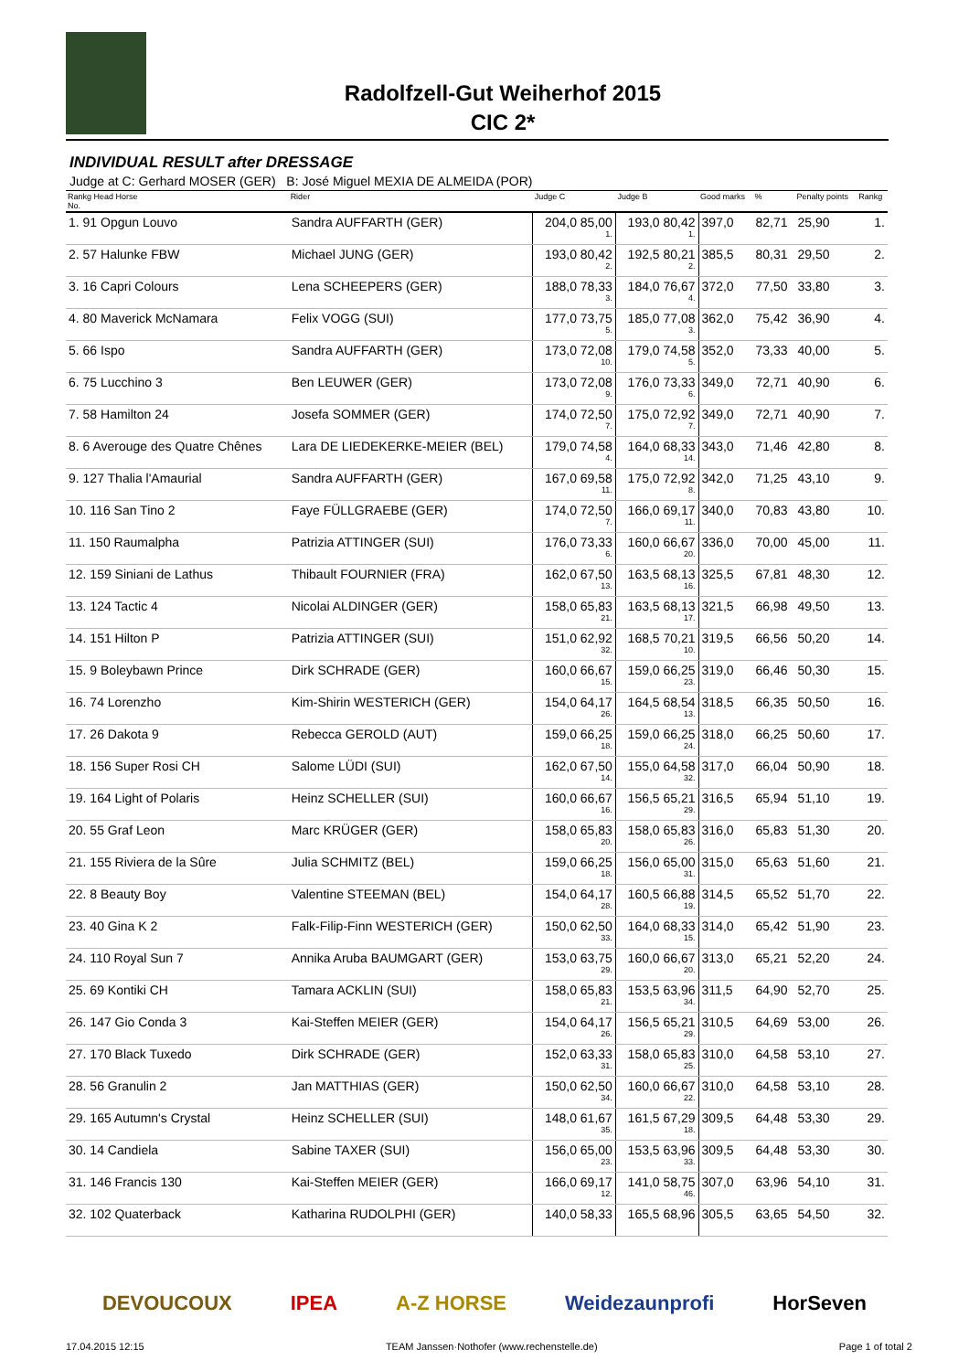Radolfzell-Gut Weiherhof 2015
CIC 2*
INDIVIDUAL RESULT after DRESSAGE
Judge at C: Gerhard MOSER (GER) B: José Miguel MEXIA DE ALMEIDA (POR)
| Rankg Head Horse No. | Rider | Judge C | Judge B | Good marks | % | Penalty points | Rankg |
| --- | --- | --- | --- | --- | --- | --- | --- |
| 1. 91 Opgun Louvo | Sandra AUFFARTH (GER) | 204,0 85,00 1. | 193,0 80,42 1. | 397,0 | 82,71 | 25,90 | 1. |
| 2. 57 Halunke FBW | Michael JUNG (GER) | 193,0 80,42 2. | 192,5 80,21 2. | 385,5 | 80,31 | 29,50 | 2. |
| 3. 16 Capri Colours | Lena SCHEEPERS (GER) | 188,0 78,33 3. | 184,0 76,67 4. | 372,0 | 77,50 | 33,80 | 3. |
| 4. 80 Maverick McNamara | Felix VOGG (SUI) | 177,0 73,75 5. | 185,0 77,08 3. | 362,0 | 75,42 | 36,90 | 4. |
| 5. 66 Ispo | Sandra AUFFARTH (GER) | 173,0 72,08 10. | 179,0 74,58 5. | 352,0 | 73,33 | 40,00 | 5. |
| 6. 75 Lucchino 3 | Ben LEUWER (GER) | 173,0 72,08 9. | 176,0 73,33 6. | 349,0 | 72,71 | 40,90 | 6. |
| 7. 58 Hamilton 24 | Josefa SOMMER (GER) | 174,0 72,50 7. | 175,0 72,92 7. | 349,0 | 72,71 | 40,90 | 7. |
| 8. 6 Averouge des Quatre Chênes | Lara DE LIEDEKERKE-MEIER (BEL) | 179,0 74,58 4. | 164,0 68,33 14. | 343,0 | 71,46 | 42,80 | 8. |
| 9. 127 Thalia l'Amaurial | Sandra AUFFARTH (GER) | 167,0 69,58 11. | 175,0 72,92 8. | 342,0 | 71,25 | 43,10 | 9. |
| 10. 116 San Tino 2 | Faye FÜLLGRAEBE (GER) | 174,0 72,50 7. | 166,0 69,17 11. | 340,0 | 70,83 | 43,80 | 10. |
| 11. 150 Raumalpha | Patrizia ATTINGER (SUI) | 176,0 73,33 6. | 160,0 66,67 20. | 336,0 | 70,00 | 45,00 | 11. |
| 12. 159 Siniani de Lathus | Thibault FOURNIER (FRA) | 162,0 67,50 13. | 163,5 68,13 16. | 325,5 | 67,81 | 48,30 | 12. |
| 13. 124 Tactic 4 | Nicolai ALDINGER (GER) | 158,0 65,83 21. | 163,5 68,13 17. | 321,5 | 66,98 | 49,50 | 13. |
| 14. 151 Hilton P | Patrizia ATTINGER (SUI) | 151,0 62,92 32. | 168,5 70,21 10. | 319,5 | 66,56 | 50,20 | 14. |
| 15. 9 Boleybawn Prince | Dirk SCHRADE (GER) | 160,0 66,67 15. | 159,0 66,25 23. | 319,0 | 66,46 | 50,30 | 15. |
| 16. 74 Lorenzho | Kim-Shirin WESTERICH (GER) | 154,0 64,17 26. | 164,5 68,54 13. | 318,5 | 66,35 | 50,50 | 16. |
| 17. 26 Dakota 9 | Rebecca GEROLD (AUT) | 159,0 66,25 18. | 159,0 66,25 24. | 318,0 | 66,25 | 50,60 | 17. |
| 18. 156 Super Rosi CH | Salome LÜDI (SUI) | 162,0 67,50 14. | 155,0 64,58 32. | 317,0 | 66,04 | 50,90 | 18. |
| 19. 164 Light of Polaris | Heinz SCHELLER (SUI) | 160,0 66,67 16. | 156,5 65,21 29. | 316,5 | 65,94 | 51,10 | 19. |
| 20. 55 Graf Leon | Marc KRÜGER (GER) | 158,0 65,83 20. | 158,0 65,83 26. | 316,0 | 65,83 | 51,30 | 20. |
| 21. 155 Riviera de la Sûre | Julia SCHMITZ (BEL) | 159,0 66,25 18. | 156,0 65,00 31. | 315,0 | 65,63 | 51,60 | 21. |
| 22. 8 Beauty Boy | Valentine STEEMAN (BEL) | 154,0 64,17 28. | 160,5 66,88 19. | 314,5 | 65,52 | 51,70 | 22. |
| 23. 40 Gina K 2 | Falk-Filip-Finn WESTERICH (GER) | 150,0 62,50 33. | 164,0 68,33 15. | 314,0 | 65,42 | 51,90 | 23. |
| 24. 110 Royal Sun 7 | Annika Aruba BAUMGART (GER) | 153,0 63,75 29. | 160,0 66,67 20. | 313,0 | 65,21 | 52,20 | 24. |
| 25. 69 Kontiki CH | Tamara ACKLIN (SUI) | 158,0 65,83 21. | 153,5 63,96 34. | 311,5 | 64,90 | 52,70 | 25. |
| 26. 147 Gio Conda 3 | Kai-Steffen MEIER (GER) | 154,0 64,17 26. | 156,5 65,21 29. | 310,5 | 64,69 | 53,00 | 26. |
| 27. 170 Black Tuxedo | Dirk SCHRADE (GER) | 152,0 63,33 31. | 158,0 65,83 25. | 310,0 | 64,58 | 53,10 | 27. |
| 28. 56 Granulin 2 | Jan MATTHIAS (GER) | 150,0 62,50 34. | 160,0 66,67 22. | 310,0 | 64,58 | 53,10 | 28. |
| 29. 165 Autumn's Crystal | Heinz SCHELLER (SUI) | 148,0 61,67 35. | 161,5 67,29 18. | 309,5 | 64,48 | 53,30 | 29. |
| 30. 14 Candiela | Sabine TAXER (SUI) | 156,0 65,00 23. | 153,5 63,96 33. | 309,5 | 64,48 | 53,30 | 30. |
| 31. 146 Francis 130 | Kai-Steffen MEIER (GER) | 166,0 69,17 12. | 141,0 58,75 46. | 307,0 | 63,96 | 54,10 | 31. |
| 32. 102 Quaterback | Katharina RUDOLPHI (GER) | 140,0 58,33 | 165,5 68,96 | 305,5 | 63,65 | 54,50 | 32. |
DEVOUCOUX IPEA A-Z HORSE Weidezaunprofi HorSeven
17.04.2015 12:15 TEAM Janssen·Nothofer (www.rechenstelle.de) Page 1 of total 2